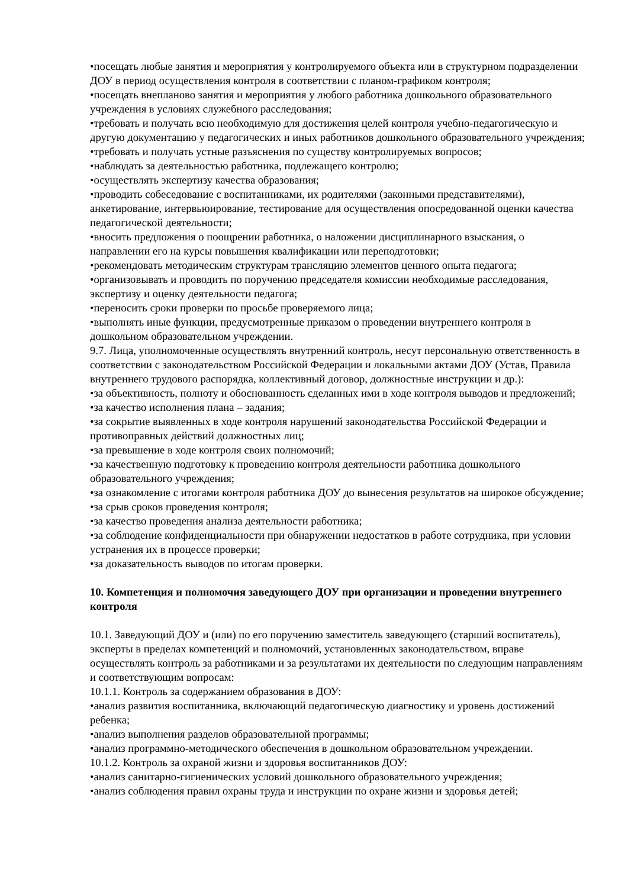•посещать любые занятия и мероприятия у контролируемого объекта или в структурном подразделении ДОУ в период осуществления контроля в соответствии с планом-графиком контроля;
•посещать внепланово занятия и мероприятия у любого работника дошкольного образовательного учреждения в условиях служебного расследования;
•требовать и получать всю необходимую для достижения целей контроля учебно-педагогическую и другую документацию у педагогических и иных работников дошкольного образовательного учреждения;
•требовать и получать устные разъяснения по существу контролируемых вопросов;
•наблюдать за деятельностью работника, подлежащего контролю;
•осуществлять экспертизу качества образования;
•проводить собеседование с воспитанниками, их родителями (законными представителями), анкетирование, интервьюирование, тестирование для осуществления опосредованной оценки качества педагогической деятельности;
•вносить предложения о поощрении работника, о наложении дисциплинарного взыскания, о направлении его на курсы повышения квалификации или переподготовки;
•рекомендовать методическим структурам трансляцию элементов ценного опыта педагога;
•организовывать и проводить по поручению председателя комиссии необходимые расследования, экспертизу и оценку деятельности педагога;
•переносить сроки проверки по просьбе проверяемого лица;
•выполнять иные функции, предусмотренные приказом о проведении внутреннего контроля в дошкольном образовательном учреждении.
9.7. Лица, уполномоченные осуществлять внутренний контроль, несут персональную ответственность в соответствии с законодательством Российской Федерации и локальными актами ДОУ (Устав, Правила внутреннего трудового распорядка, коллективный договор, должностные инструкции и др.):
•за объективность, полноту и обоснованность сделанных ими в ходе контроля выводов и предложений;
•за качество исполнения плана – задания;
•за сокрытие выявленных в ходе контроля нарушений законодательства Российской Федерации и противоправных действий должностных лиц;
•за превышение в ходе контроля своих полномочий;
•за качественную подготовку к проведению контроля деятельности работника дошкольного образовательного учреждения;
•за ознакомление с итогами контроля работника ДОУ до вынесения результатов на широкое обсуждение;
•за срыв сроков проведения контроля;
•за качество проведения анализа деятельности работника;
•за соблюдение конфиденциальности при обнаружении недостатков в работе сотрудника, при условии устранения их в процессе проверки;
•за доказательность выводов по итогам проверки.
10. Компетенция и полномочия заведующего ДОУ при организации и проведении внутреннего контроля
10.1. Заведующий ДОУ и (или) по его поручению заместитель заведующего (старший воспитатель), эксперты в пределах компетенций и полномочий, установленных законодательством, вправе осуществлять контроль за работниками и за результатами их деятельности по следующим направлениям и соответствующим вопросам:
10.1.1. Контроль за содержанием образования в ДОУ:
•анализ развития воспитанника, включающий педагогическую диагностику и уровень достижений ребенка;
•анализ выполнения разделов образовательной программы;
•анализ программно-методического обеспечения в дошкольном образовательном учреждении.
10.1.2. Контроль за охраной жизни и здоровья воспитанников ДОУ:
•анализ санитарно-гигиенических условий дошкольного образовательного учреждения;
•анализ соблюдения правил охраны труда и инструкции по охране жизни и здоровья детей;